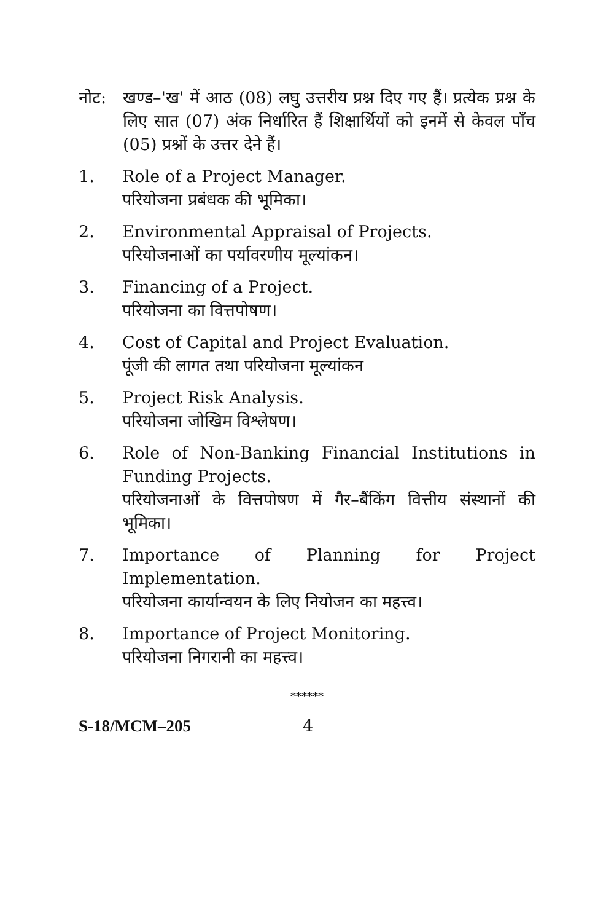नोट: खण्ड–'ख' में आठ (08) लघु उत्तरीय प्रश्न दिए गए हैं। प्रत्येक प्रश्न के लिए सात (07) अंक निर्धारित हैं शिक्षार्थियों को इनमें से केवल पाँच (05) प्रश्नों के उत्तर देने हैं।
1. Role of a Project Manager.
परियोजना प्रबंधक की भूमिका।
2. Environmental Appraisal of Projects.
परियोजनाओं का पर्यावरणीय मूल्यांकन।
3. Financing of a Project.
परियोजना का वित्तपोषण।
4. Cost of Capital and Project Evaluation.
पूंजी की लागत तथा परियोजना मूल्यांकन
5. Project Risk Analysis.
परियोजना जोखिम विश्लेषण।
6. Role of Non-Banking Financial Institutions in Funding Projects.
परियोजनाओं के वित्तपोषण में गैर–बैंकिंग वित्तीय संस्थानों की भूमिका।
7. Importance of Planning for Project Implementation.
परियोजना कार्यान्वयन के लिए नियोजन का महत्त्व।
8. Importance of Project Monitoring.
परियोजना निगरानी का महत्त्व।
******
S-18/MCM–205 4